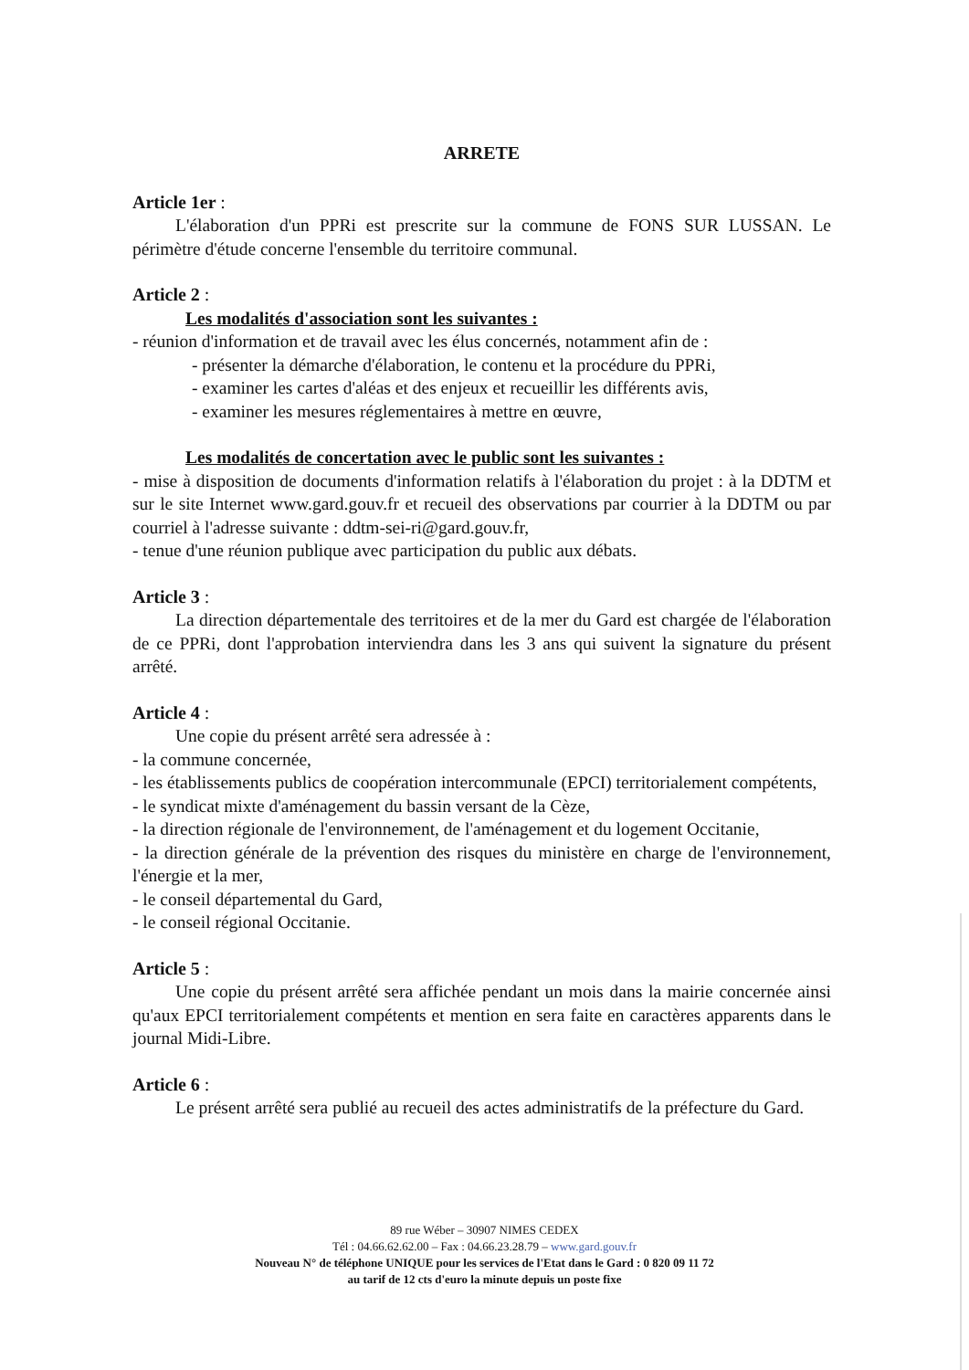ARRETE
Article 1er :
L'élaboration d'un PPRi est prescrite sur la commune de FONS SUR LUSSAN. Le périmètre d'étude concerne l'ensemble du territoire communal.
Article 2 :
Les modalités d'association sont les suivantes :
- réunion d'information et de travail avec les élus concernés, notamment afin de :
- présenter la démarche d'élaboration, le contenu et la procédure du PPRi,
- examiner les cartes d'aléas et des enjeux et recueillir les différents avis,
- examiner les mesures réglementaires à mettre en œuvre,
Les modalités de concertation avec le public sont les suivantes :
- mise à disposition de documents d'information relatifs à l'élaboration du projet : à la DDTM et sur le site Internet www.gard.gouv.fr et recueil des observations par courrier à la DDTM ou par courriel à l'adresse suivante : ddtm-sei-ri@gard.gouv.fr,
- tenue d'une réunion publique avec participation du public aux débats.
Article 3 :
La direction départementale des territoires et de la mer du Gard est chargée de l'élaboration de ce PPRi, dont l'approbation interviendra dans les 3 ans qui suivent la signature du présent arrêté.
Article 4 :
Une copie du présent arrêté sera adressée à :
- la commune concernée,
- les établissements publics de coopération intercommunale (EPCI) territorialement compétents,
- le syndicat mixte d'aménagement du bassin versant de la Cèze,
- la direction régionale de l'environnement, de l'aménagement et du logement Occitanie,
- la direction générale de la prévention des risques du ministère en charge de l'environnement, l'énergie et la mer,
- le conseil départemental du Gard,
- le conseil régional Occitanie.
Article 5 :
Une copie du présent arrêté sera affichée pendant un mois dans la mairie concernée ainsi qu'aux EPCI territorialement compétents et mention en sera faite en caractères apparents dans le journal Midi-Libre.
Article 6 :
Le présent arrêté sera publié au recueil des actes administratifs de la préfecture du Gard.
89 rue Wéber – 30907 NIMES CEDEX
Tél : 04.66.62.62.00 – Fax : 04.66.23.28.79 – www.gard.gouv.fr
Nouveau N° de téléphone UNIQUE pour les services de l'Etat dans le Gard : 0 820 09 11 72
au tarif de 12 cts d'euro la minute depuis un poste fixe